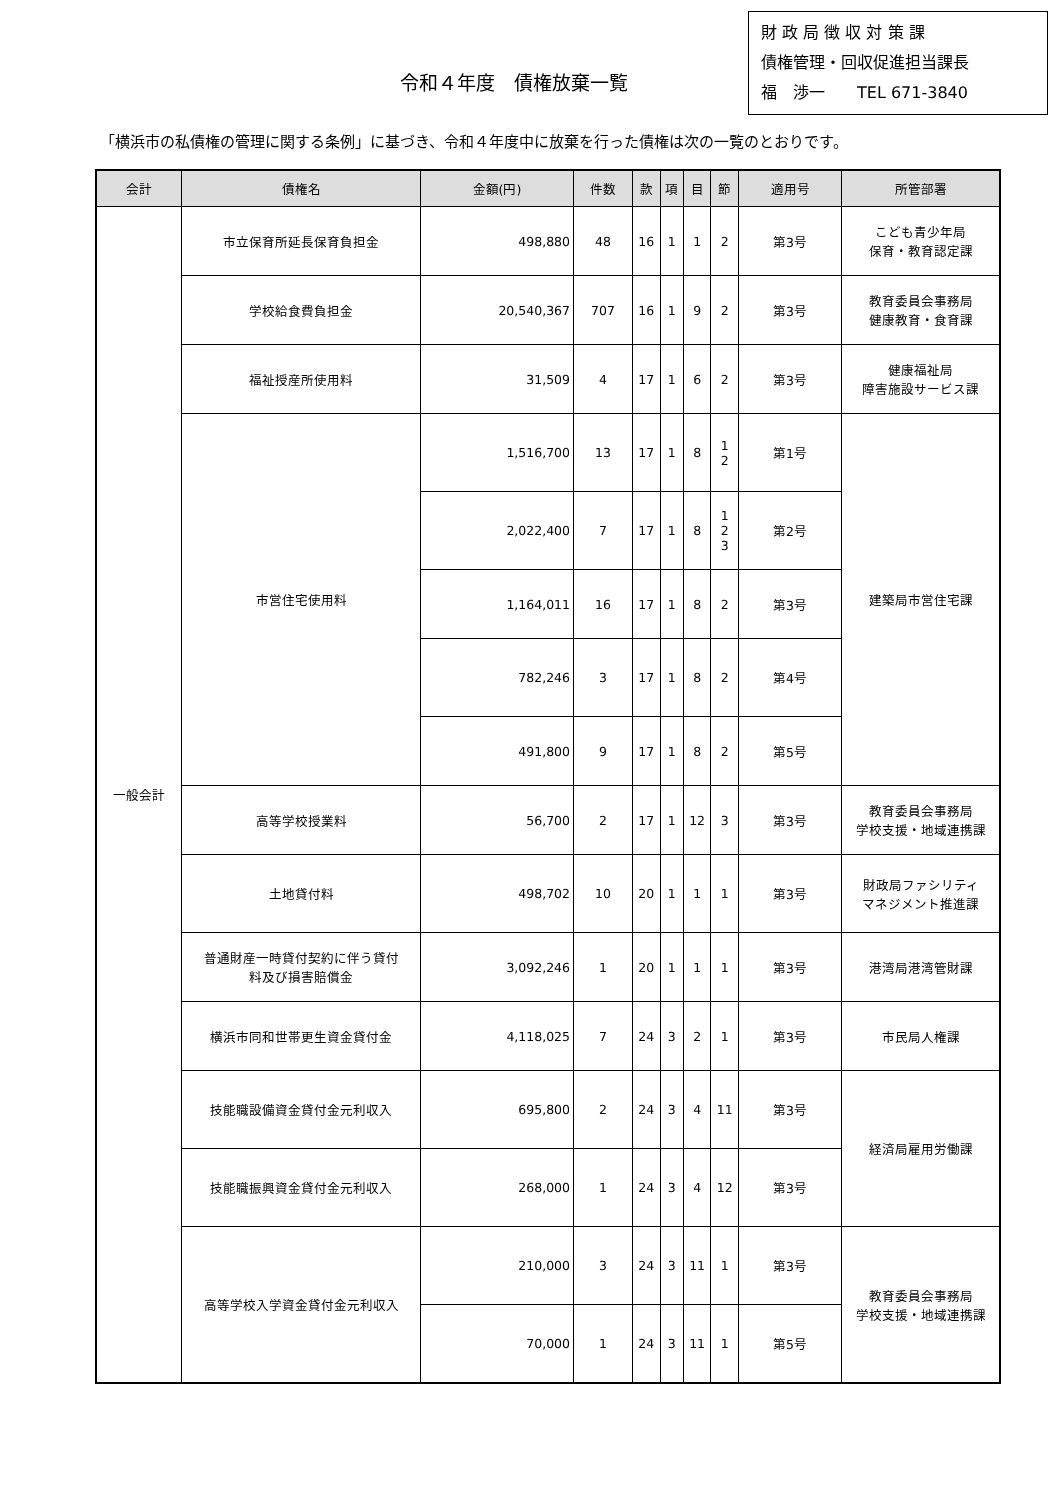財 政 局 徴 収 対 策 課
債権管理・回収促進担当課長
福　渉一　　TEL 671-3840
令和４年度　債権放棄一覧
「横浜市の私債権の管理に関する条例」に基づき、令和４年度中に放棄を行った債権は次の一覧のとおりです。
| 会計 | 債権名 | 金額(円) | 件数 | 款 | 項 | 目 | 節 | 適用号 | 所管部署 |
| --- | --- | --- | --- | --- | --- | --- | --- | --- | --- |
| 一般会計 | 市立保育所延長保育負担金 | 498,880 | 48 | 16 | 1 | 1 | 2 | 第3号 | こども青少年局 保育・教育認定課 |
| | 学校給食費負担金 | 20,540,367 | 707 | 16 | 1 | 9 | 2 | 第3号 | 教育委員会事務局 健康教育・食育課 |
| | 福祉授産所使用料 | 31,509 | 4 | 17 | 1 | 6 | 2 | 第3号 | 健康福祉局 障害施設サービス課 |
| | 市営住宅使用料 | 1,516,700 | 13 | 17 | 1 | 8 | 1 2 | 第1号 | 建築局市営住宅課 |
| | | 2,022,400 | 7 | 17 | 1 | 8 | 1 2 3 | 第2号 | |
| | | 1,164,011 | 16 | 17 | 1 | 8 | 2 | 第3号 | |
| | | 782,246 | 3 | 17 | 1 | 8 | 2 | 第4号 | |
| | | 491,800 | 9 | 17 | 1 | 8 | 2 | 第5号 | |
| | 高等学校授業料 | 56,700 | 2 | 17 | 1 | 12 | 3 | 第3号 | 教育委員会事務局 学校支援・地域連携課 |
| | 土地貸付料 | 498,702 | 10 | 20 | 1 | 1 | 1 | 第3号 | 財政局ファシリティ マネジメント推進課 |
| | 普通財産一時貸付契約に伴う貸付 料及び損害賠償金 | 3,092,246 | 1 | 20 | 1 | 1 | 1 | 第3号 | 港湾局港湾管財課 |
| | 横浜市同和世帯更生資金貸付金 | 4,118,025 | 7 | 24 | 3 | 2 | 1 | 第3号 | 市民局人権課 |
| | 技能職設備資金貸付金元利収入 | 695,800 | 2 | 24 | 3 | 4 | 11 | 第3号 | 経済局雇用労働課 |
| | 技能職振興資金貸付金元利収入 | 268,000 | 1 | 24 | 3 | 4 | 12 | 第3号 | |
| | 高等学校入学資金貸付金元利収入 | 210,000 | 3 | 24 | 3 | 11 | 1 | 第3号 | 教育委員会事務局 学校支援・地域連携課 |
| | | 70,000 | 1 | 24 | 3 | 11 | 1 | 第5号 | |